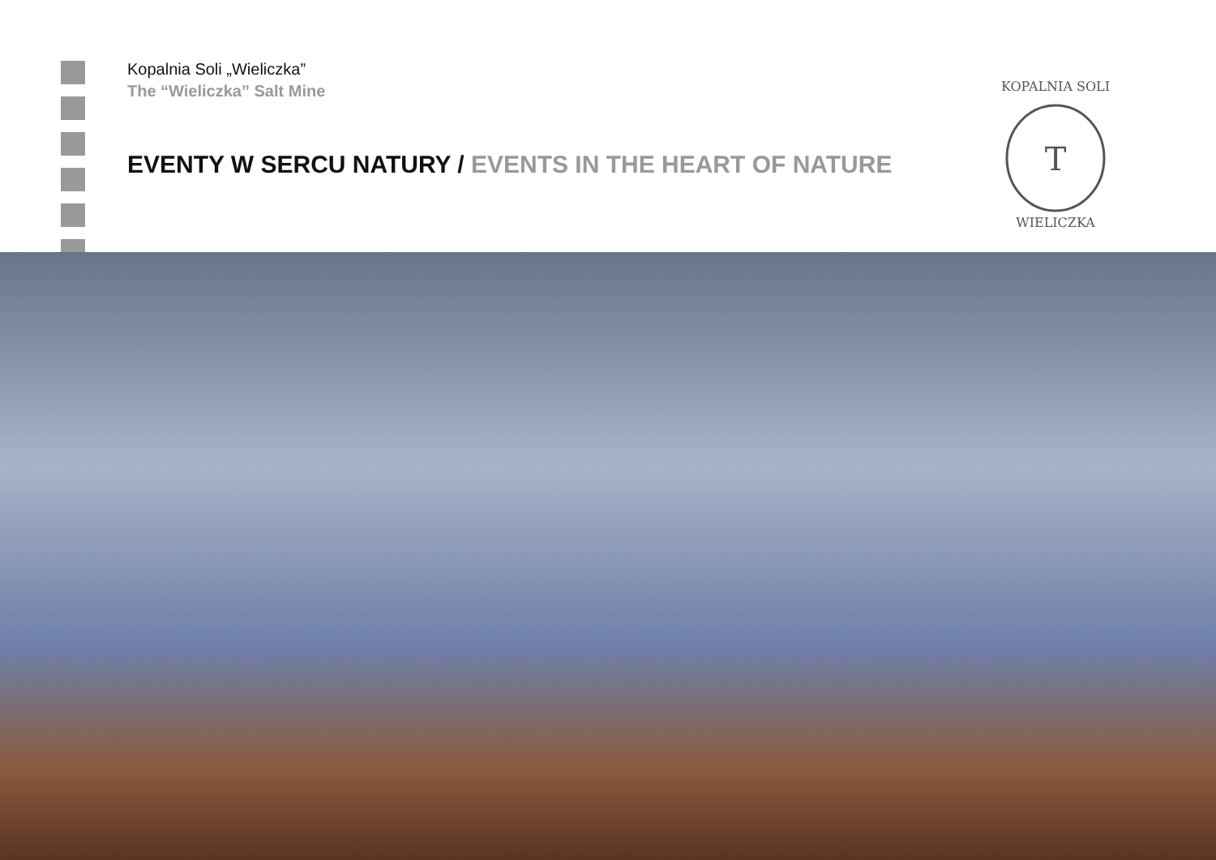Kopalnia Soli „Wieliczka”
The “Wieliczka” Salt Mine
EVENTY W SERCU NATURY / EVENTS IN THE HEART OF NATURE
KOPALNIA SOLI
WIELICZKA
T